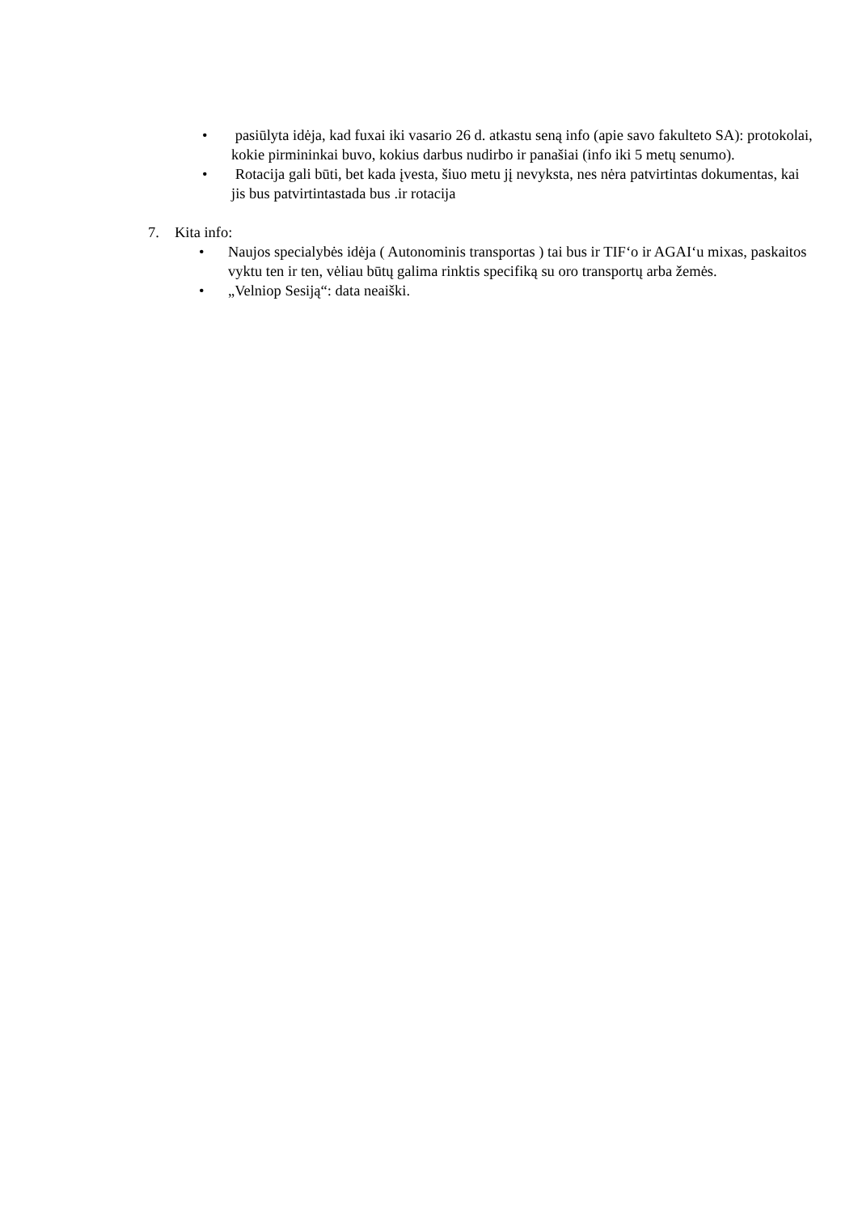• pasiūlyta idėja, kad fuxai iki vasario 26 d. atkastu seną info (apie savo fakulteto SA): protokolai, kokie pirmininkai buvo, kokius darbus nudirbo ir panašiai (info iki 5 metų senumo).
• Rotacija gali būti, bet kada įvesta, šiuo metu jį nevyksta, nes nėra patvirtintas dokumentas, kai jis bus patvirtintastada bus .ir rotacija
7. Kita info:
• Naujos specialybės idėja ( Autonominis transportas ) tai bus ir TIF‘o ir AGAI‘u mixas, paskaitos vyktu ten ir ten, vėliau būtų galima rinktis specifiką su oro transportų arba žemės.
• „Velniop Sesiją“: data neaiški.